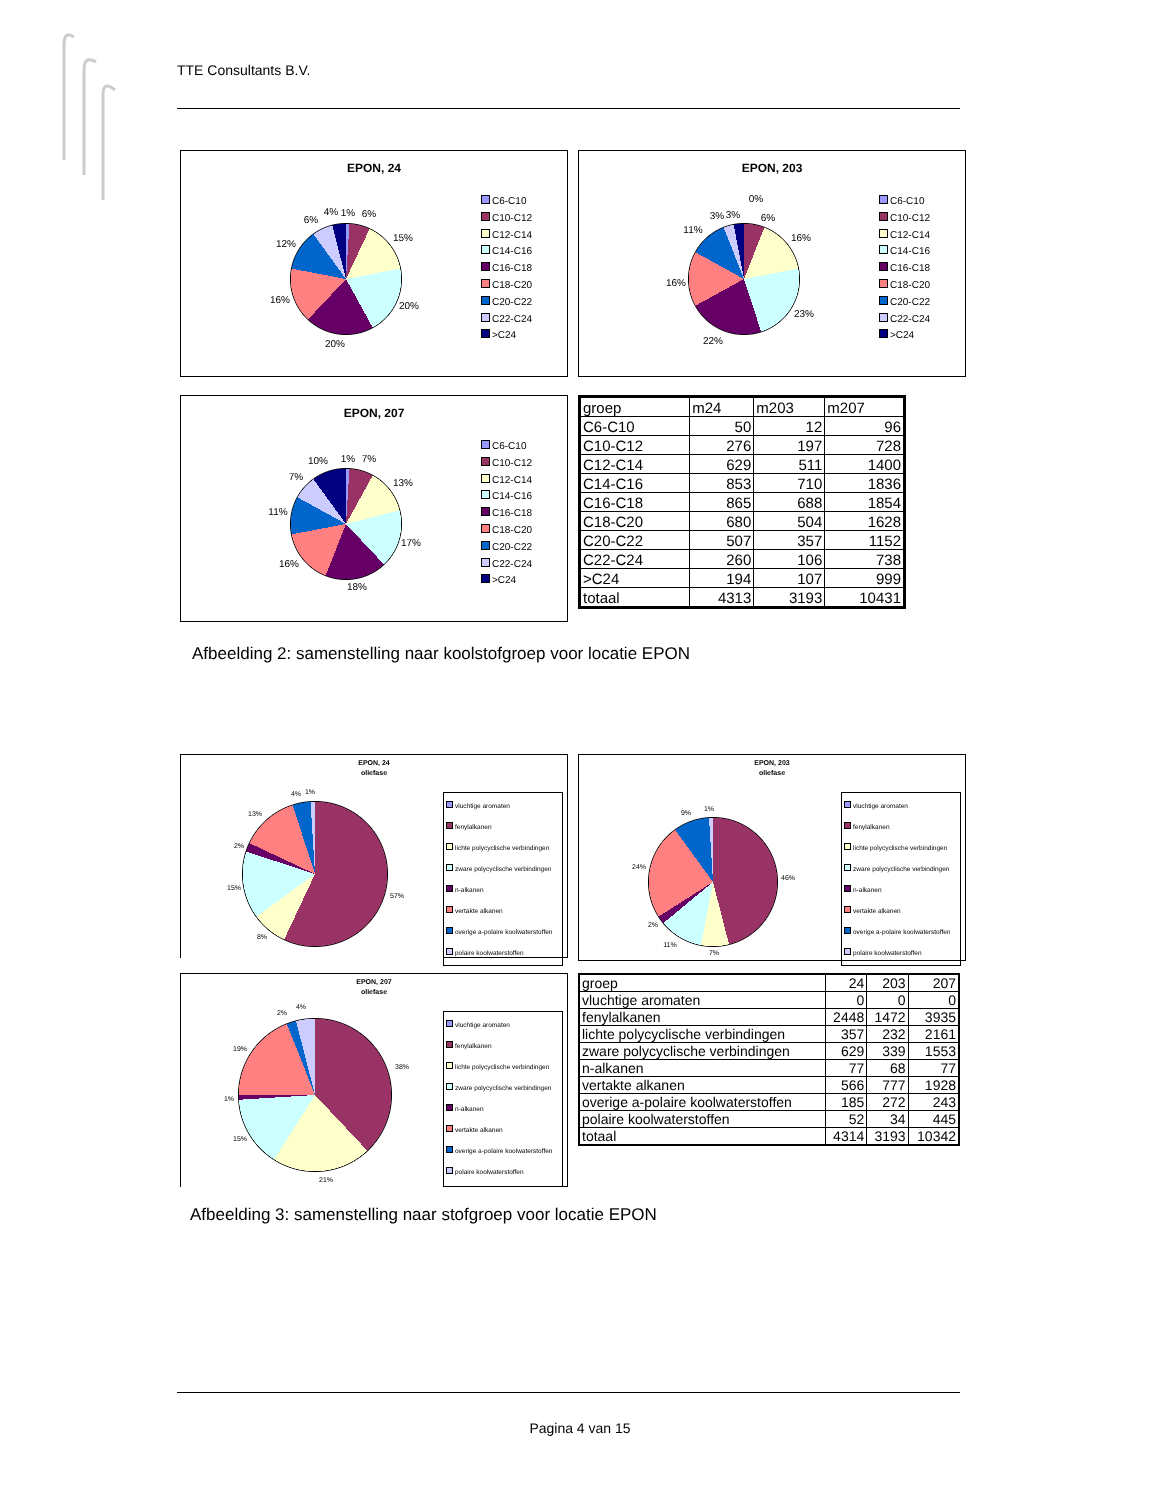TTE Consultants B.V.
EPON, 24
1%
6%
15%
20%
20%
16%
12%
6%
4%
C6-C10
C10-C12
C12-C14
C14-C16
C16-C18
C18-C20
C20-C22
C22-C24
>C24
EPON, 203
0%
6%
16%
23%
22%
16%
11%
3%
3%
C6-C10
C10-C12
C12-C14
C14-C16
C16-C18
C18-C20
C20-C22
C22-C24
>C24
EPON, 207
1%
7%
13%
17%
18%
16%
11%
7%
10%
C6-C10
C10-C12
C12-C14
C14-C16
C16-C18
C18-C20
C20-C22
C22-C24
>C24
| groep | m24 | m203 | m207 |
| C6-C10 | 50 | 12 | 96 |
| C10-C12 | 276 | 197 | 728 |
| C12-C14 | 629 | 511 | 1400 |
| C14-C16 | 853 | 710 | 1836 |
| C16-C18 | 865 | 688 | 1854 |
| C18-C20 | 680 | 504 | 1628 |
| C20-C22 | 507 | 357 | 1152 |
| C22-C24 | 260 | 106 | 738 |
| >C24 | 194 | 107 | 999 |
| totaal | 4313 | 3193 | 10431 |
Afbeelding 2: samenstelling naar koolstofgroep voor locatie EPON
EPON, 24
oliefase
57%
8%
15%
2%
13%
4%
1%
vluchtige aromaten
fenylalkanen
lichte polycyclische verbindingen
zware polycyclische verbindingen
n-alkanen
vertakte alkanen
overige a-polaire koolwaterstoffen
polaire koolwaterstoffen
EPON, 203
oliefase
46%
7%
11%
2%
24%
9%
1%
vluchtige aromaten
fenylalkanen
lichte polycyclische verbindingen
zware polycyclische verbindingen
n-alkanen
vertakte alkanen
overige a-polaire koolwaterstoffen
polaire koolwaterstoffen
EPON, 207
oliefase
38%
21%
15%
1%
19%
2%
4%
vluchtige aromaten
fenylalkanen
lichte polycyclische verbindingen
zware polycyclische verbindingen
n-alkanen
vertakte alkanen
overige a-polaire koolwaterstoffen
polaire koolwaterstoffen
| groep | 24 | 203 | 207 |
| vluchtige aromaten | 0 | 0 | 0 |
| fenylalkanen | 2448 | 1472 | 3935 |
| lichte polycyclische verbindingen | 357 | 232 | 2161 |
| zware polycyclische verbindingen | 629 | 339 | 1553 |
| n-alkanen | 77 | 68 | 77 |
| vertakte alkanen | 566 | 777 | 1928 |
| overige a-polaire koolwaterstoffen | 185 | 272 | 243 |
| polaire koolwaterstoffen | 52 | 34 | 445 |
| totaal | 4314 | 3193 | 10342 |
Afbeelding 3: samenstelling naar stofgroep voor locatie EPON
Pagina 4 van 15